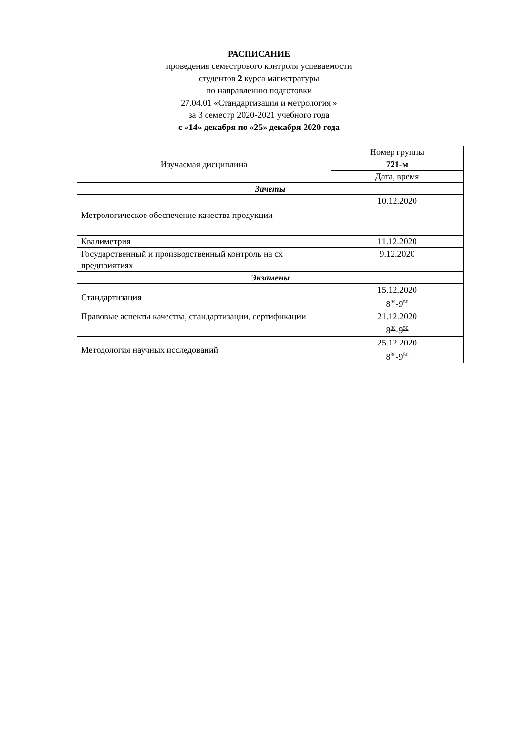РАСПИСАНИЕ
проведения семестрового контроля успеваемости
студентов 2 курса магистратуры
по направлению подготовки
27.04.01 «Стандартизация и метрология »
за 3 семестр 2020-2021 учебного года
с «14» декабря по «25» декабря 2020 года
| Изучаемая дисциплина | Номер группы |
| --- | --- |
| | 721-м |
| | Дата, время |
| Зачеты | |
| Метрологическое обеспечение качества продукции | 10.12.2020 |
| Квалиметрия | 11.12.2020 |
| Государственный и производственный контроль на сх предприятиях | 9.12.2020 |
| Экзамены | |
| Стандартизация | 15.12.2020 8<sup>30</sup>-9<sup>50</sup> |
| Правовые аспекты качества, стандартизации, сертификации | 21.12.2020 8<sup>30</sup>-9<sup>50</sup> |
| Методология научных исследований | 25.12.2020 8<sup>30</sup>-9<sup>50</sup> |